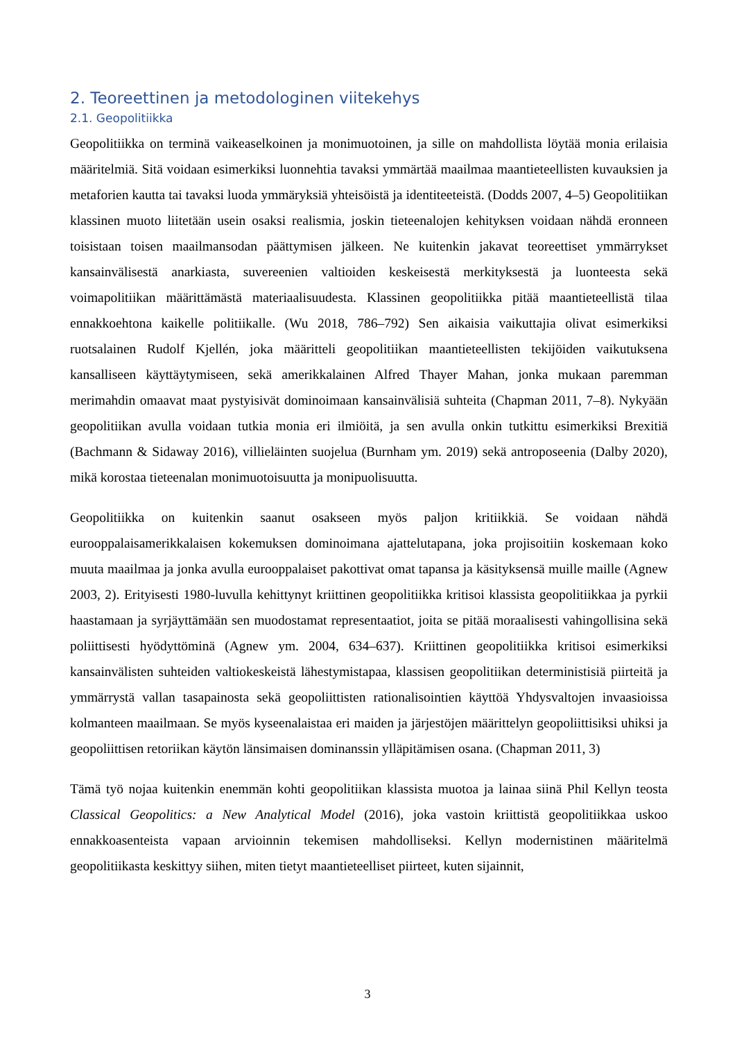2. Teoreettinen ja metodologinen viitekehys
2.1. Geopolitiikka
Geopolitiikka on terminä vaikeaselkoinen ja monimuotoinen, ja sille on mahdollista löytää monia erilaisia määritelmiä. Sitä voidaan esimerkiksi luonnehtia tavaksi ymmärtää maailmaa maantieteellisten kuvauksien ja metaforien kautta tai tavaksi luoda ymmäryksiä yhteisöistä ja identiteeteistä. (Dodds 2007, 4–5) Geopolitiikan klassinen muoto liitetään usein osaksi realismia, joskin tieteenalojen kehityksen voidaan nähdä eronneen toisistaan toisen maailmansodan päättymisen jälkeen. Ne kuitenkin jakavat teoreettiset ymmärrykset kansainvälisestä anarkiasta, suvereenien valtioiden keskeisestä merkityksestä ja luonteesta sekä voimapolitiikan määrittämästä materiaalisuudesta. Klassinen geopolitiikka pitää maantieteellistä tilaa ennakkoehtona kaikelle politiikalle. (Wu 2018, 786–792) Sen aikaisia vaikuttajia olivat esimerkiksi ruotsalainen Rudolf Kjellén, joka määritteli geopolitiikan maantieteellisten tekijöiden vaikutuksena kansalliseen käyttäytymiseen, sekä amerikkalainen Alfred Thayer Mahan, jonka mukaan paremman merimahdin omaavat maat pystyisivät dominoimaan kansainvälisiä suhteita (Chapman 2011, 7–8). Nykyään geopolitiikan avulla voidaan tutkia monia eri ilmiöitä, ja sen avulla onkin tutkittu esimerkiksi Brexitiä (Bachmann & Sidaway 2016), villieläinten suojelua (Burnham ym. 2019) sekä antroposeenia (Dalby 2020), mikä korostaa tieteenalan monimuotoisuutta ja monipuolisuutta.
Geopolitiikka on kuitenkin saanut osakseen myös paljon kritiikkiä. Se voidaan nähdä eurooppalaisamerikkalaisen kokemuksen dominoimana ajattelutapana, joka projisoitiin koskemaan koko muuta maailmaa ja jonka avulla eurooppalaiset pakottivat omat tapansa ja käsityksensä muille maille (Agnew 2003, 2). Erityisesti 1980-luvulla kehittynyt kriittinen geopolitiikka kritisoi klassista geopolitiikkaa ja pyrkii haastamaan ja syrjäyttämään sen muodostamat representaatiot, joita se pitää moraalisesti vahingollisina sekä poliittisesti hyödyttöminä (Agnew ym. 2004, 634–637). Kriittinen geopolitiikka kritisoi esimerkiksi kansainvälisten suhteiden valtiokeskeistä lähestymistapaa, klassisen geopolitiikan deterministisiä piirteitä ja ymmärrystä vallan tasapainosta sekä geopoliittisten rationalisointien käyttöä Yhdysvaltojen invaasioissa kolmanteen maailmaan. Se myös kyseenalaistaa eri maiden ja järjestöjen määrittelyn geopoliittisiksi uhiksi ja geopoliittisen retoriikan käytön länsimaisen dominanssin ylläpitämisen osana. (Chapman 2011, 3)
Tämä työ nojaa kuitenkin enemmän kohti geopolitiikan klassista muotoa ja lainaa siinä Phil Kellyn teosta Classical Geopolitics: a New Analytical Model (2016), joka vastoin kriittistä geopolitiikkaa uskoo ennakkoasenteista vapaan arvioinnin tekemisen mahdolliseksi. Kellyn modernistinen määritelmä geopolitiikasta keskittyy siihen, miten tietyt maantieteelliset piirteet, kuten sijainnit,
3